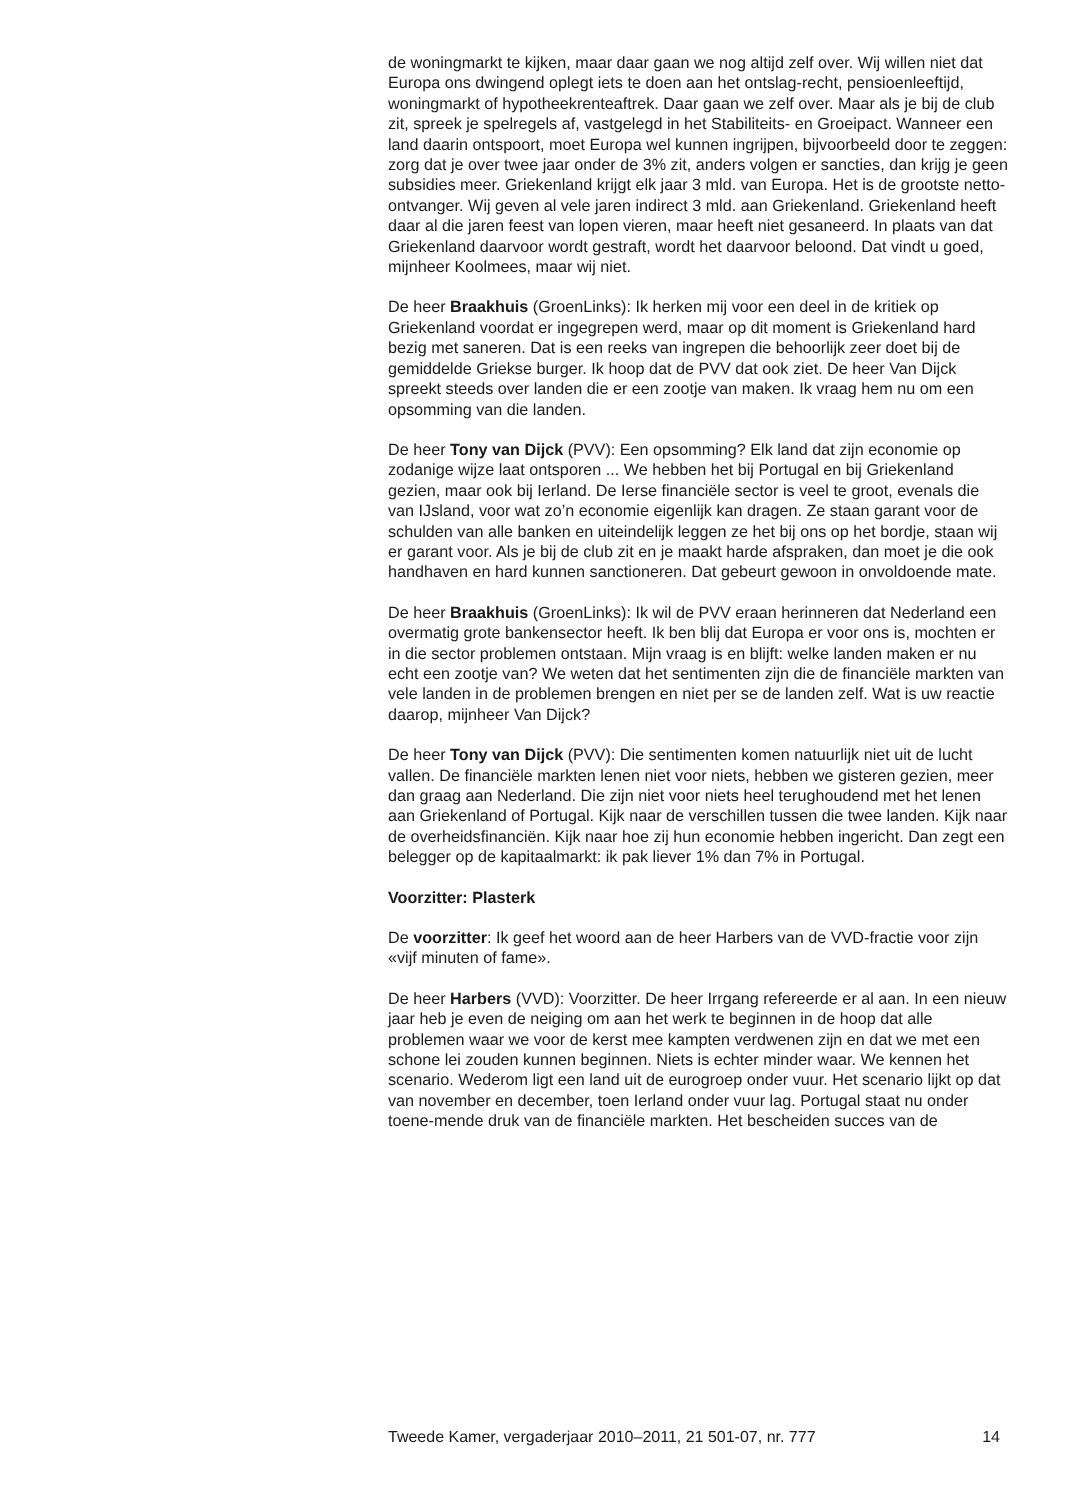de woningmarkt te kijken, maar daar gaan we nog altijd zelf over. Wij willen niet dat Europa ons dwingend oplegt iets te doen aan het ontslag-recht, pensioenleeftijd, woningmarkt of hypotheekrenteaftrek. Daar gaan we zelf over. Maar als je bij de club zit, spreek je spelregels af, vastgelegd in het Stabiliteits- en Groeipact. Wanneer een land daarin ontspoort, moet Europa wel kunnen ingrijpen, bijvoorbeeld door te zeggen: zorg dat je over twee jaar onder de 3% zit, anders volgen er sancties, dan krijg je geen subsidies meer. Griekenland krijgt elk jaar 3 mld. van Europa. Het is de grootste netto-ontvanger. Wij geven al vele jaren indirect 3 mld. aan Griekenland. Griekenland heeft daar al die jaren feest van lopen vieren, maar heeft niet gesaneerd. In plaats van dat Griekenland daarvoor wordt gestraft, wordt het daarvoor beloond. Dat vindt u goed, mijnheer Koolmees, maar wij niet.
De heer Braakhuis (GroenLinks): Ik herken mij voor een deel in de kritiek op Griekenland voordat er ingegrepen werd, maar op dit moment is Griekenland hard bezig met saneren. Dat is een reeks van ingrepen die behoorlijk zeer doet bij de gemiddelde Griekse burger. Ik hoop dat de PVV dat ook ziet. De heer Van Dijck spreekt steeds over landen die er een zootje van maken. Ik vraag hem nu om een opsomming van die landen.
De heer Tony van Dijck (PVV): Een opsomming? Elk land dat zijn economie op zodanige wijze laat ontsporen ... We hebben het bij Portugal en bij Griekenland gezien, maar ook bij Ierland. De Ierse financiële sector is veel te groot, evenals die van IJsland, voor wat zo’n economie eigenlijk kan dragen. Ze staan garant voor de schulden van alle banken en uiteindelijk leggen ze het bij ons op het bordje, staan wij er garant voor. Als je bij de club zit en je maakt harde afspraken, dan moet je die ook handhaven en hard kunnen sanctioneren. Dat gebeurt gewoon in onvoldoende mate.
De heer Braakhuis (GroenLinks): Ik wil de PVV eraan herinneren dat Nederland een overmatig grote bankensector heeft. Ik ben blij dat Europa er voor ons is, mochten er in die sector problemen ontstaan. Mijn vraag is en blijft: welke landen maken er nu echt een zootje van? We weten dat het sentimenten zijn die de financiële markten van vele landen in de problemen brengen en niet per se de landen zelf. Wat is uw reactie daarop, mijnheer Van Dijck?
De heer Tony van Dijck (PVV): Die sentimenten komen natuurlijk niet uit de lucht vallen. De financiële markten lenen niet voor niets, hebben we gisteren gezien, meer dan graag aan Nederland. Die zijn niet voor niets heel terughoudend met het lenen aan Griekenland of Portugal. Kijk naar de verschillen tussen die twee landen. Kijk naar de overheidsfinanciën. Kijk naar hoe zij hun economie hebben ingericht. Dan zegt een belegger op de kapitaalmarkt: ik pak liever 1% dan 7% in Portugal.
Voorzitter: Plasterk
De voorzitter: Ik geef het woord aan de heer Harbers van de VVD-fractie voor zijn «vijf minuten of fame».
De heer Harbers (VVD): Voorzitter. De heer Irrgang refereerde er al aan. In een nieuw jaar heb je even de neiging om aan het werk te beginnen in de hoop dat alle problemen waar we voor de kerst mee kampten verdwenen zijn en dat we met een schone lei zouden kunnen beginnen. Niets is echter minder waar. We kennen het scenario. Wederom ligt een land uit de eurogroep onder vuur. Het scenario lijkt op dat van november en december, toen Ierland onder vuur lag. Portugal staat nu onder toene-mende druk van de financiële markten. Het bescheiden succes van de
Tweede Kamer, vergaderjaar 2010–2011, 21 501-07, nr. 777 14